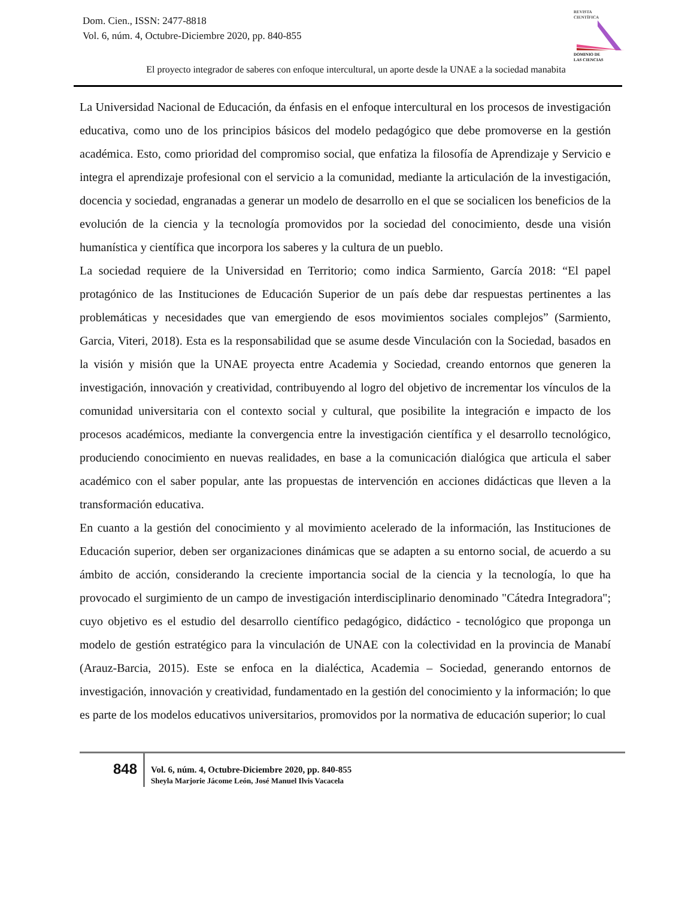Dom. Cien., ISSN: 2477-8818
Vol. 6, núm. 4, Octubre-Diciembre 2020, pp. 840-855
REVISTA
CIENTÍFICA
DOMINIO DE
LAS CIENCIAS
El proyecto integrador de saberes con enfoque intercultural, un aporte desde la UNAE a la sociedad manabita
La Universidad Nacional de Educación, da énfasis en el enfoque intercultural en los procesos de investigación educativa, como uno de los principios básicos del modelo pedagógico que debe promoverse en la gestión académica. Esto, como prioridad del compromiso social, que enfatiza la filosofía de Aprendizaje y Servicio e integra el aprendizaje profesional con el servicio a la comunidad, mediante la articulación de la investigación, docencia y sociedad, engranadas a generar un modelo de desarrollo en el que se socialicen los beneficios de la evolución de la ciencia y la tecnología promovidos por la sociedad del conocimiento, desde una visión humanística y científica que incorpora los saberes y la cultura de un pueblo.
La sociedad requiere de la Universidad en Territorio; como indica Sarmiento, García 2018: “El papel protagónico de las Instituciones de Educación Superior de un país debe dar respuestas pertinentes a las problemáticas y necesidades que van emergiendo de esos movimientos sociales complejos” (Sarmiento, Garcia, Viteri, 2018). Esta es la responsabilidad que se asume desde Vinculación con la Sociedad, basados en la visión y misión que la UNAE proyecta entre Academia y Sociedad, creando entornos que generen la investigación, innovación y creatividad, contribuyendo al logro del objetivo de incrementar los vínculos de la comunidad universitaria con el contexto social y cultural, que posibilite la integración e impacto de los procesos académicos, mediante la convergencia entre la investigación científica y el desarrollo tecnológico, produciendo conocimiento en nuevas realidades, en base a la comunicación dialógica que articula el saber académico con el saber popular, ante las propuestas de intervención en acciones didácticas que lleven a la transformación educativa.
En cuanto a la gestión del conocimiento y al movimiento acelerado de la información, las Instituciones de Educación superior, deben ser organizaciones dinámicas que se adapten a su entorno social, de acuerdo a su ámbito de acción, considerando la creciente importancia social de la ciencia y la tecnología, lo que ha provocado el surgimiento de un campo de investigación interdisciplinario denominado "Cátedra Integradora"; cuyo objetivo es el estudio del desarrollo científico pedagógico, didáctico - tecnológico que proponga un modelo de gestión estratégico para la vinculación de UNAE con la colectividad en la provincia de Manabí (Arauz-Barcia, 2015). Este se enfoca en la dialéctica, Academia – Sociedad, generando entornos de investigación, innovación y creatividad, fundamentado en la gestión del conocimiento y la información; lo que es parte de los modelos educativos universitarios, promovidos por la normativa de educación superior; lo cual
848
Vol. 6, núm. 4, Octubre-Diciembre 2020, pp. 840-855
Sheyla Marjorie Jácome León, José Manuel Ilvis Vacacela